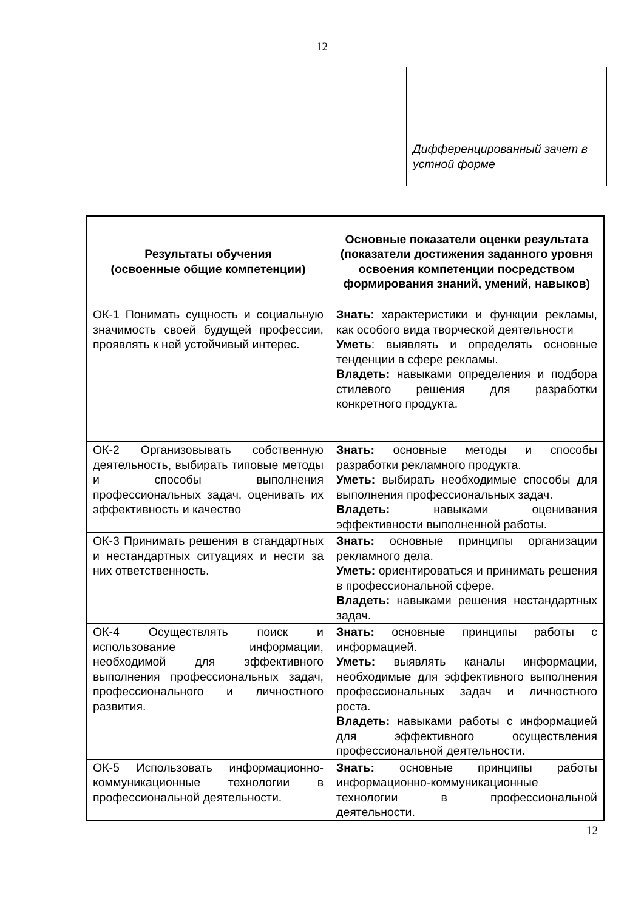12
| | Дифференцированный зачет в устной форме |
| Результаты обучения (освоенные общие компетенции) | Основные показатели оценки результата (показатели достижения заданного уровня освоения компетенции посредством формирования знаний, умений, навыков) |
| --- | --- |
| ОК-1 Понимать сущность и социальную значимость своей будущей профессии, проявлять к ней устойчивый интерес. | Знать : характеристики и функции рекламы, как особого вида творческой деятельности Уметь : выявлять и определять основные тенденции в сфере рекламы. Владеть: навыками определения и подбора стилевого решения для разработки конкретного продукта. |
| ОК-2 Организовывать собственную деятельность, выбирать типовые методы и способы выполнения профессиональных задач, оценивать их эффективность и качество | Знать: основные методы и способы разработки рекламного продукта. Уметь: выбирать необходимые способы для выполнения профессиональных задач. Владеть: навыками оценивания эффективности выполненной работы. |
| ОК-3 Принимать решения в стандартных и нестандартных ситуациях и нести за них ответственность. | Знать: основные принципы организации рекламного дела. Уметь: ориентироваться и принимать решения в профессиональной сфере. Владеть: навыками решения нестандартных задач. |
| ОК-4 Осуществлять поиск и использование информации, необходимой для эффективного выполнения профессиональных задач, профессионального и личностного развития. | Знать: основные принципы работы с информацией. Уметь: выявлять каналы информации, необходимые для эффективного выполнения профессиональных задач и личностного роста. Владеть: навыками работы с информацией для эффективного осуществления профессиональной деятельности. |
| ОК-5 Использовать информационно-коммуникационные технологии в профессиональной деятельности. | Знать: основные принципы работы информационно-коммуникационные технологии в профессиональной деятельности. |
12